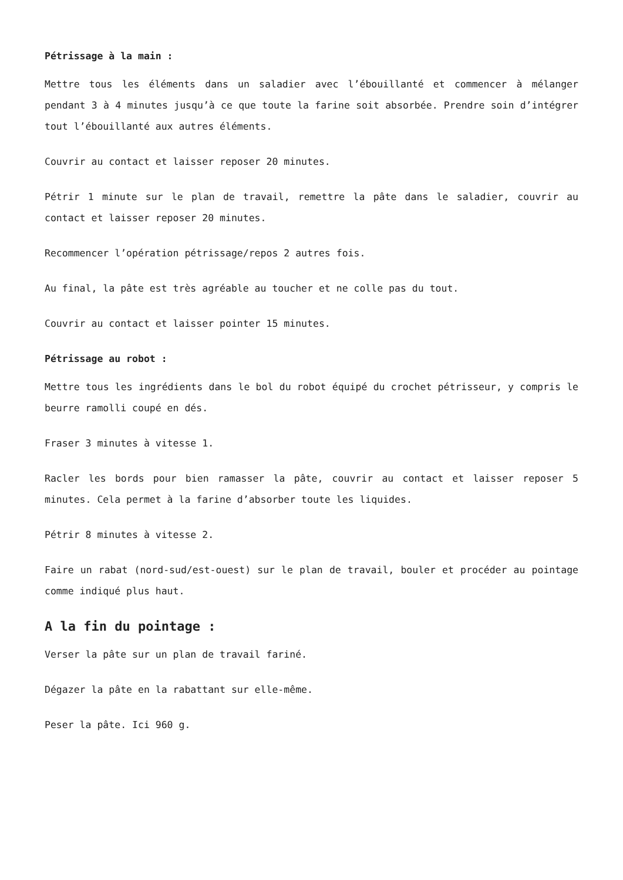Pétrissage à la main :
Mettre tous les éléments dans un saladier avec l’ébouillanté et commencer à mélanger pendant 3 à 4 minutes jusqu’à ce que toute la farine soit absorbée. Prendre soin d’intégrer tout l’ébouillanté aux autres éléments.
Couvrir au contact et laisser reposer 20 minutes.
Pétrir 1 minute sur le plan de travail, remettre la pâte dans le saladier, couvrir au contact et laisser reposer 20 minutes.
Recommencer l’opération pétrissage/repos 2 autres fois.
Au final, la pâte est très agréable au toucher et ne colle pas du tout.
Couvrir au contact et laisser pointer 15 minutes.
Pétrissage au robot :
Mettre tous les ingrédients dans le bol du robot équipé du crochet pétrisseur, y compris le beurre ramolli coupé en dés.
Fraser 3 minutes à vitesse 1.
Racler les bords pour bien ramasser la pâte, couvrir au contact et laisser reposer 5 minutes. Cela permet à la farine d’absorber toute les liquides.
Pétrir 8 minutes à vitesse 2.
Faire un rabat (nord-sud/est-ouest) sur le plan de travail, bouler et procéder au pointage comme indiqué plus haut.
A la fin du pointage :
Verser la pâte sur un plan de travail fariné.
Dégazer la pâte en la rabattant sur elle-même.
Peser la pâte. Ici 960 g.